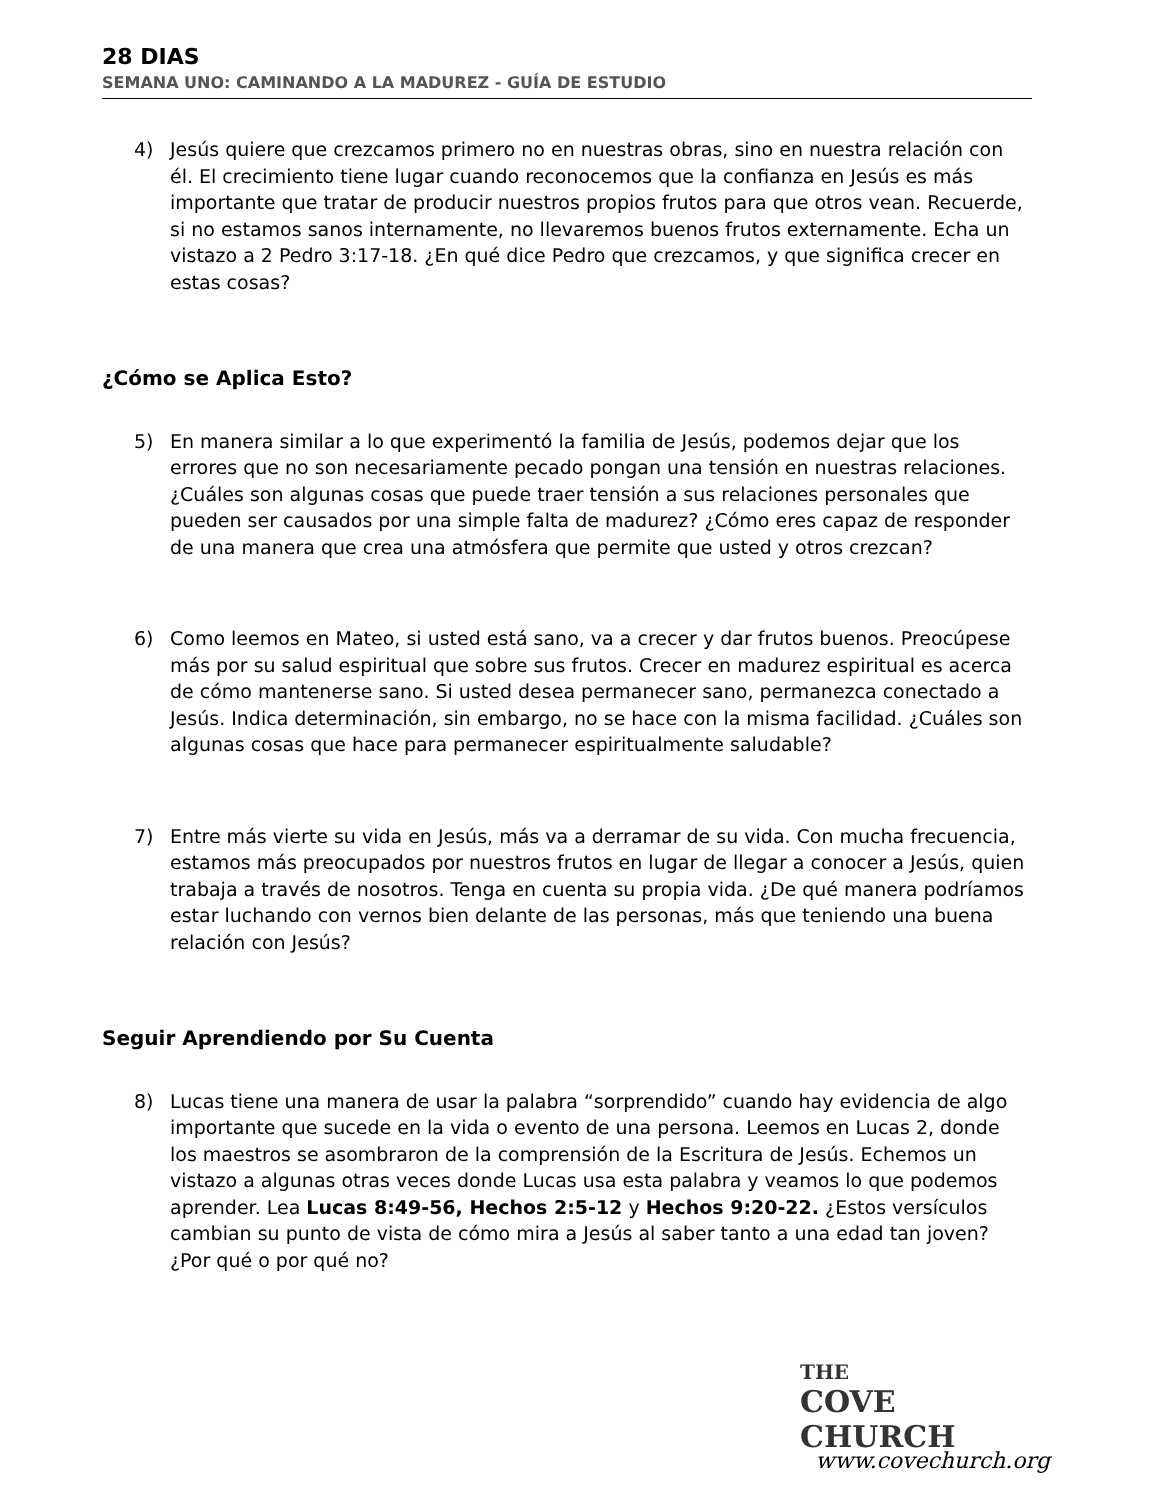28 DIAS
SEMANA UNO: CAMINANDO A LA MADUREZ - GUÍA DE ESTUDIO
4) Jesús quiere que crezcamos primero no en nuestras obras, sino en nuestra relación con él. El crecimiento tiene lugar cuando reconocemos que la confianza en Jesús es más importante que tratar de producir nuestros propios frutos para que otros vean. Recuerde, si no estamos sanos internamente, no llevaremos buenos frutos externamente. Echa un vistazo a 2 Pedro 3:17-18. ¿En qué dice Pedro que crezcamos, y que significa crecer en estas cosas?
¿Cómo se Aplica Esto?
5) En manera similar a lo que experimentó la familia de Jesús, podemos dejar que los errores que no son necesariamente pecado pongan una tensión en nuestras relaciones. ¿Cuáles son algunas cosas que puede traer tensión a sus relaciones personales que pueden ser causados por una simple falta de madurez? ¿Cómo eres capaz de responder de una manera que crea una atmósfera que permite que usted y otros crezcan?
6) Como leemos en Mateo, si usted está sano, va a crecer y dar frutos buenos. Preocúpese más por su salud espiritual que sobre sus frutos. Crecer en madurez espiritual es acerca de cómo mantenerse sano. Si usted desea permanecer sano, permanezca conectado a Jesús. Indica determinación, sin embargo, no se hace con la misma facilidad. ¿Cuáles son algunas cosas que hace para permanecer espiritualmente saludable?
7) Entre más vierte su vida en Jesús, más va a derramar de su vida. Con mucha frecuencia, estamos más preocupados por nuestros frutos en lugar de llegar a conocer a Jesús, quien trabaja a través de nosotros. Tenga en cuenta su propia vida. ¿De qué manera podríamos estar luchando con vernos bien delante de las personas, más que teniendo una buena relación con Jesús?
Seguir Aprendiendo por Su Cuenta
8) Lucas tiene una manera de usar la palabra “sorprendido” cuando hay evidencia de algo importante que sucede en la vida o evento de una persona. Leemos en Lucas 2, donde los maestros se asombraron de la comprensión de la Escritura de Jesús. Echemos un vistazo a algunas otras veces donde Lucas usa esta palabra y veamos lo que podemos aprender. Lea Lucas 8:49-56, Hechos 2:5-12 y Hechos 9:20-22. ¿Estos versículos cambian su punto de vista de cómo mira a Jesús al saber tanto a una edad tan joven? ¿Por qué o por qué no?
THE
COVE CHURCH
www.covechurch.org